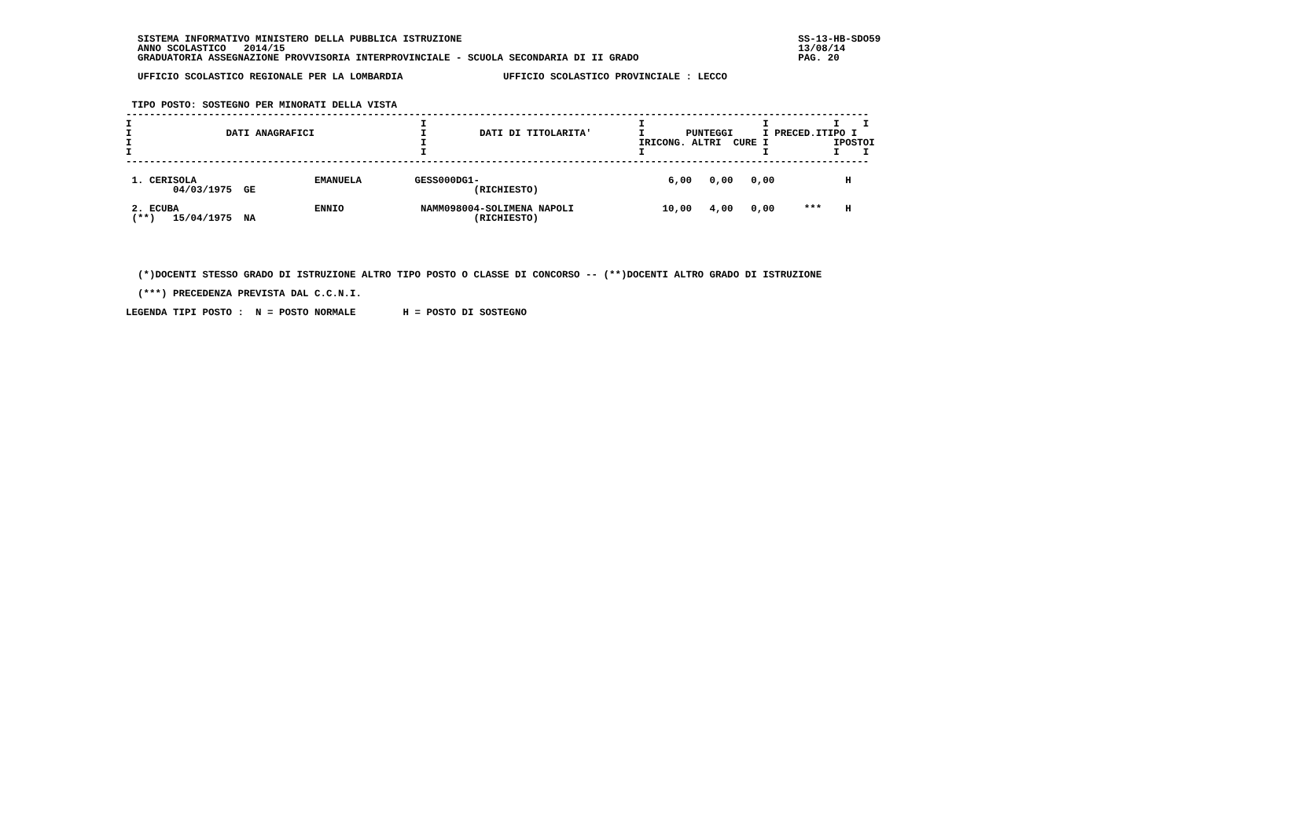SISTEMA INFORMATIVO MINISTERO DELLA PUBBLICA ISTRUZIONE                                                         SS-13-HB-SDO59
  ANNO SCOLASTICO   2014/15                                                                                       13/08/14
  GRADUATORIA ASSEGNAZIONE PROVVISORIA INTERPROVINCIALE - SCUOLA SECONDARIA DI II GRADO                           PAG. 20

  UFFICIO SCOLASTICO REGIONALE PER LA LOMBARDIA                 UFFICIO SCOLASTICO PROVINCIALE : LECCO


 TIPO POSTO: SOSTEGNO PER MINORATI DELLA VISTA
------------------------------------------------------------------------------------------------------------------------------
I                                                 I                                    I                    I           I    I
I                DATI ANAGRAFICI                  I         DATI DI TITOLARITA'        I       PUNTEGGI     I PRECED.ITIPO I
I                                                 I                                    IRICONG. ALTRI  CURE I           IPOSTOI
I                                                 I                                    I                    I           I    I
------------------------------------------------------------------------------------------------------------------------------

 1. CERISOLA                    EMANUELA         GESS000DG1-                                6,00   0,00   0,00            H
        04/03/1975  GE                                     (RICHIESTO)

 2. ECUBA                       ENNIO             NAMM098004-SOLIMENA NAPOLI               10,00   4,00   0,00     ***    H
 (**)   15/04/1975  NA                                     (RICHIESTO)





  (*)DOCENTI STESSO GRADO DI ISTRUZIONE ALTRO TIPO POSTO O CLASSE DI CONCORSO -- (**)DOCENTI ALTRO GRADO DI ISTRUZIONE

  (***) PRECEDENZA PREVISTA DAL C.C.N.I.

LEGENDA TIPI POSTO :  N = POSTO NORMALE        H = POSTO DI SOSTEGNO